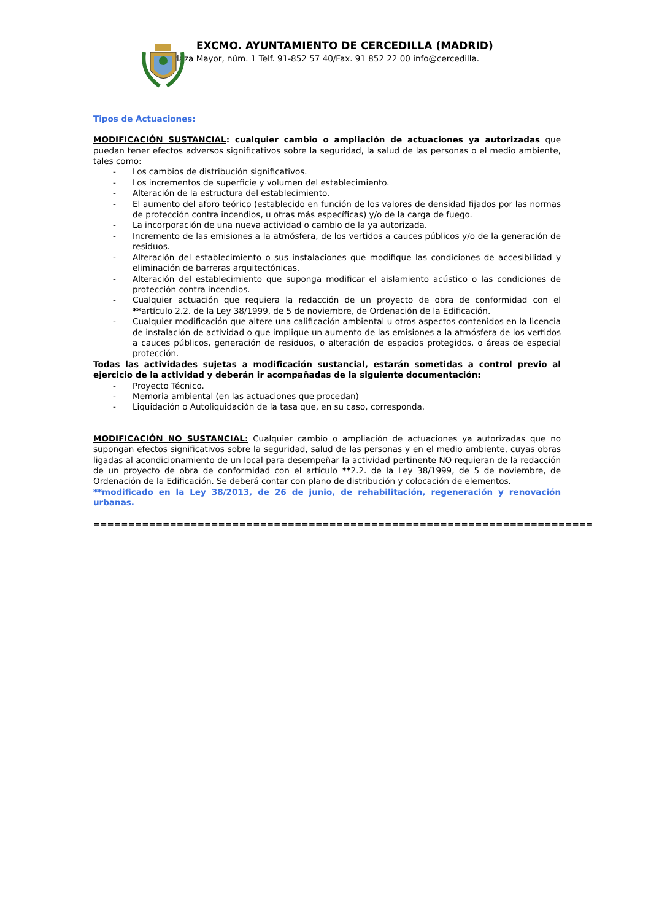EXCMO. AYUNTAMIENTO DE CERCEDILLA (MADRID)
Plaza Mayor, núm. 1 Telf. 91-852 57 40/Fax. 91 852 22 00 info@cercedilla.
Tipos de Actuaciones:
MODIFICACIÓN SUSTANCIAL: cualquier cambio o ampliación de actuaciones ya autorizadas que puedan tener efectos adversos significativos sobre la seguridad, la salud de las personas o el medio ambiente, tales como:
- Los cambios de distribución significativos.
- Los incrementos de superficie y volumen del establecimiento.
- Alteración de la estructura del establecimiento.
- El aumento del aforo teórico (establecido en función de los valores de densidad fijados por las normas de protección contra incendios, u otras más específicas) y/o de la carga de fuego.
- La incorporación de una nueva actividad o cambio de la ya autorizada.
- Incremento de las emisiones a la atmósfera, de los vertidos a cauces públicos y/o de la generación de residuos.
- Alteración del establecimiento o sus instalaciones que modifique las condiciones de accesibilidad y eliminación de barreras arquitectónicas.
- Alteración del establecimiento que suponga modificar el aislamiento acústico o las condiciones de protección contra incendios.
- Cualquier actuación que requiera la redacción de un proyecto de obra de conformidad con el **artículo 2.2. de la Ley 38/1999, de 5 de noviembre, de Ordenación de la Edificación.
- Cualquier modificación que altere una calificación ambiental u otros aspectos contenidos en la licencia de instalación de actividad o que implique un aumento de las emisiones a la atmósfera de los vertidos a cauces públicos, generación de residuos, o alteración de espacios protegidos, o áreas de especial protección.
Todas las actividades sujetas a modificación sustancial, estarán sometidas a control previo al ejercicio de la actividad y deberán ir acompañadas de la siguiente documentación:
- Proyecto Técnico.
- Memoria ambiental (en las actuaciones que procedan)
- Liquidación o Autoliquidación de la tasa que, en su caso, corresponda.
MODIFICACIÓN NO SUSTANCIAL: Cualquier cambio o ampliación de actuaciones ya autorizadas que no supongan efectos significativos sobre la seguridad, salud de las personas y en el medio ambiente, cuyas obras ligadas al acondicionamiento de un local para desempeñar la actividad pertinente NO requieran de la redacción de un proyecto de obra de conformidad con el artículo **2.2. de la Ley 38/1999, de 5 de noviembre, de Ordenación de la Edificación. Se deberá contar con plano de distribución y colocación de elementos.
**modificado en la Ley 38/2013, de 26 de junio, de rehabilitación, regeneración y renovación urbanas.
========================================================================